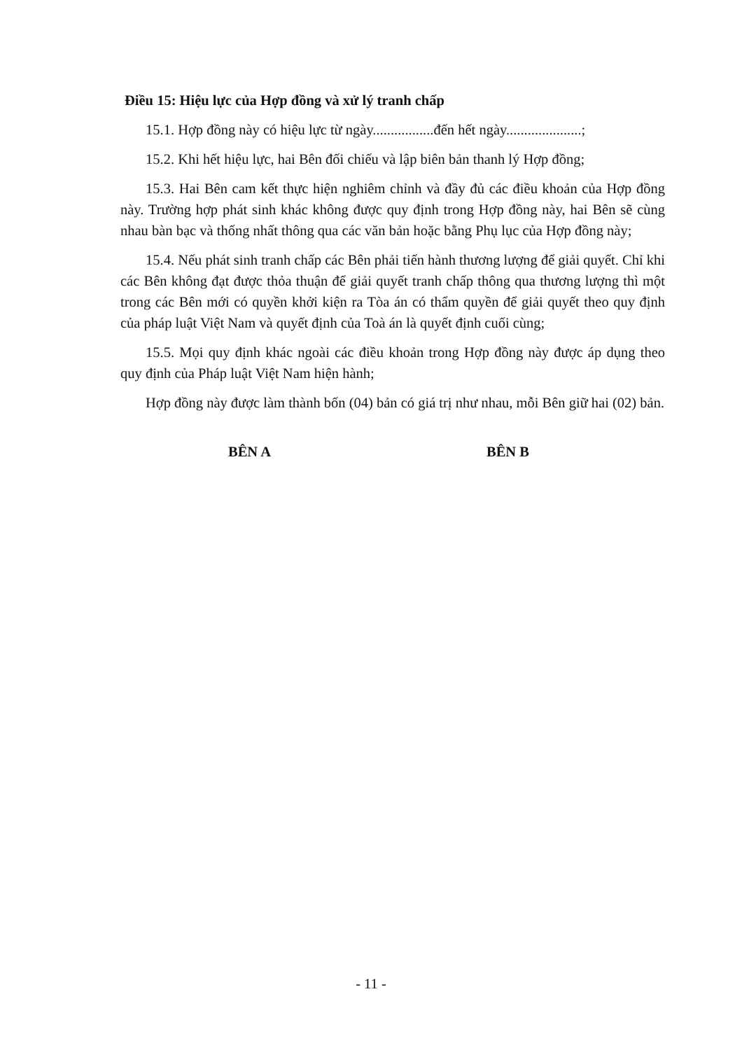Điều 15: Hiệu lực của Hợp đồng và xử lý tranh chấp
15.1. Hợp đồng này có hiệu lực từ ngày.................đến hết ngày.....................;
15.2. Khi hết hiệu lực, hai Bên đối chiếu và lập biên bản thanh lý Hợp đồng;
15.3. Hai Bên cam kết thực hiện nghiêm chỉnh và đầy đủ các điều khoản của Hợp đồng này. Trường hợp phát sinh khác không được quy định trong Hợp đồng này, hai Bên sẽ cùng nhau bàn bạc và thống nhất thông qua các văn bản hoặc bằng Phụ lục của Hợp đồng này;
15.4. Nếu phát sinh tranh chấp các Bên phải tiến hành thương lượng để giải quyết. Chỉ khi các Bên không đạt được thỏa thuận để giải quyết tranh chấp thông qua thương lượng thì một trong các Bên mới có quyền khởi kiện ra Tòa án có thẩm quyền để giải quyết theo quy định của pháp luật Việt Nam và quyết định của Toà án là quyết định cuối cùng;
15.5. Mọi quy định khác ngoài các điều khoản trong Hợp đồng này được áp dụng theo quy định của Pháp luật Việt Nam hiện hành;
Hợp đồng này được làm thành bốn (04) bản có giá trị như nhau, mỗi Bên giữ hai (02) bản.
BÊN A BÊN B
- 11 -